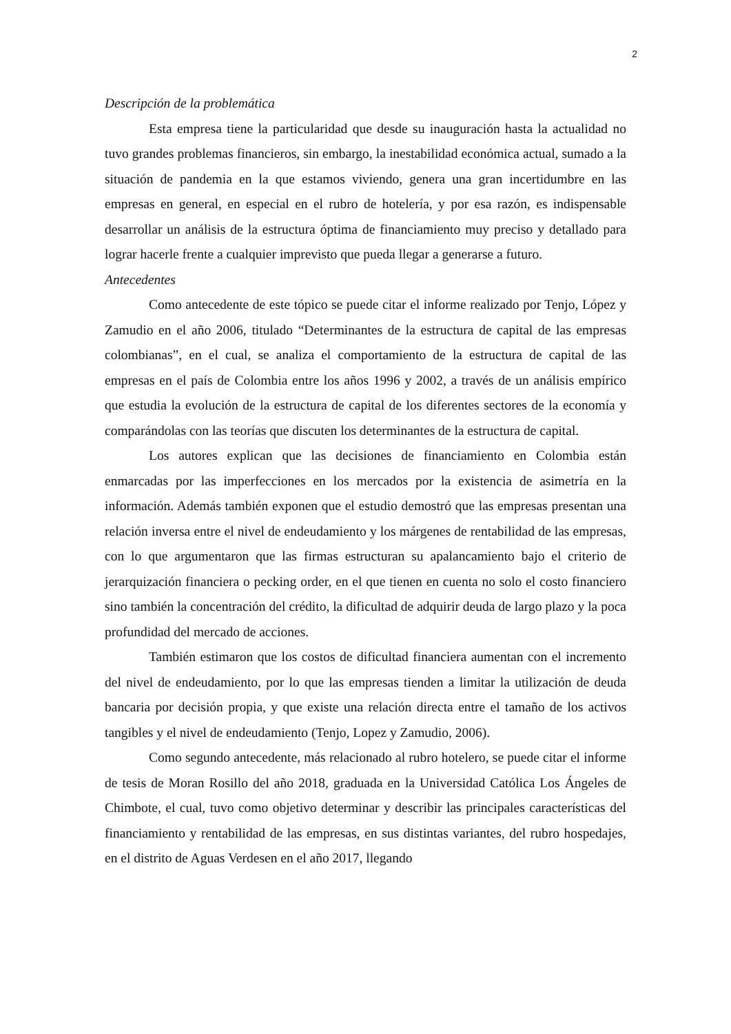2
Descripción de la problemática
Esta empresa tiene la particularidad que desde su inauguración hasta la actualidad no tuvo grandes problemas financieros, sin embargo, la inestabilidad económica actual, sumado a la situación de pandemia en la que estamos viviendo, genera una gran incertidumbre en las empresas en general, en especial en el rubro de hotelería, y por esa razón, es indispensable desarrollar un análisis de la estructura óptima de financiamiento muy preciso y detallado para lograr hacerle frente a cualquier imprevisto que pueda llegar a generarse a futuro.
Antecedentes
Como antecedente de este tópico se puede citar el informe realizado por Tenjo, López y Zamudio en el año 2006, titulado “Determinantes de la estructura de capital de las empresas colombianas”, en el cual, se analiza el comportamiento de la estructura de capital de las empresas en el país de Colombia entre los años 1996 y 2002, a través de un análisis empírico que estudia la evolución de la estructura de capital de los diferentes sectores de la economía y comparándolas con las teorías que discuten los determinantes de la estructura de capital.
Los autores explican que las decisiones de financiamiento en Colombia están enmarcadas por las imperfecciones en los mercados por la existencia de asimetría en la información. Además también exponen que el estudio demostró que las empresas presentan una relación inversa entre el nivel de endeudamiento y los márgenes de rentabilidad de las empresas, con lo que argumentaron que las firmas estructuran su apalancamiento bajo el criterio de jerarquización financiera o pecking order, en el que tienen en cuenta no solo el costo financiero sino también la concentración del crédito, la dificultad de adquirir deuda de largo plazo y la poca profundidad del mercado de acciones.
También estimaron que los costos de dificultad financiera aumentan con el incremento del nivel de endeudamiento, por lo que las empresas tienden a limitar la utilización de deuda bancaria por decisión propia, y que existe una relación directa entre el tamaño de los activos tangibles y el nivel de endeudamiento (Tenjo, Lopez y Zamudio, 2006).
Como segundo antecedente, más relacionado al rubro hotelero, se puede citar el informe de tesis de Moran Rosillo del año 2018, graduada en la Universidad Católica Los Ángeles de Chimbote, el cual, tuvo como objetivo determinar y describir las principales características del financiamiento y rentabilidad de las empresas, en sus distintas variantes, del rubro hospedajes, en el distrito de Aguas Verdesen en el año 2017, llegando